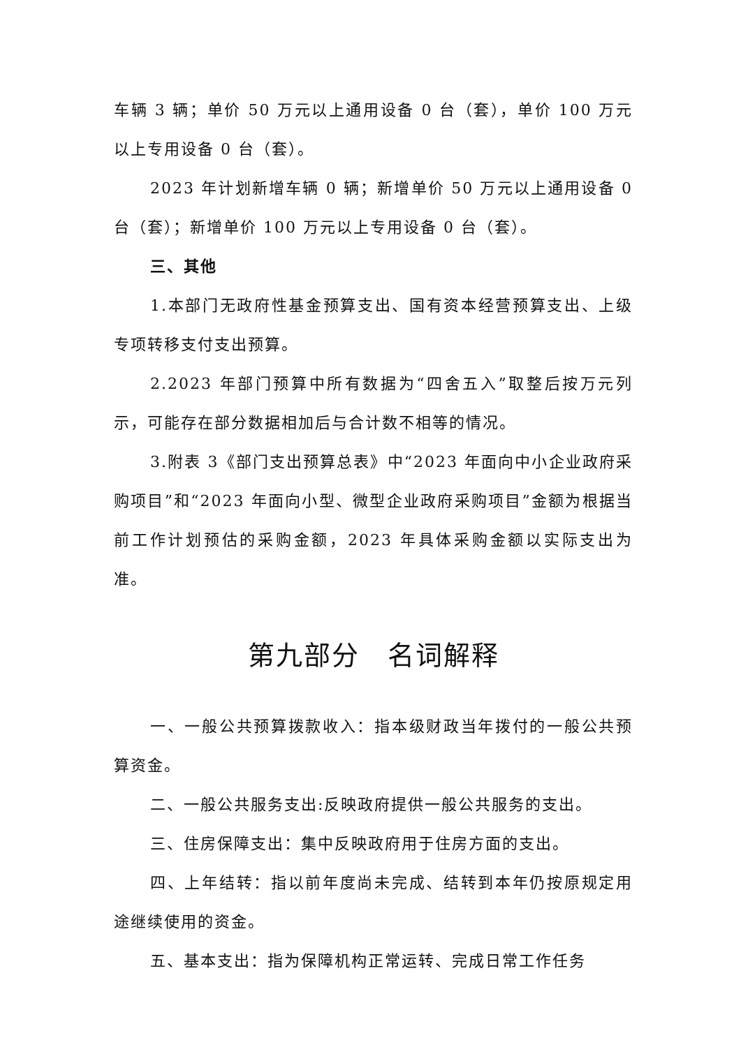车辆 3 辆；单价 50 万元以上通用设备 0 台（套），单价 100 万元以上专用设备 0 台（套）。
2023 年计划新增车辆 0 辆；新增单价 50 万元以上通用设备 0 台（套）；新增单价 100 万元以上专用设备 0 台（套）。
三、其他
1.本部门无政府性基金预算支出、国有资本经营预算支出、上级专项转移支付支出预算。
2.2023 年部门预算中所有数据为“四舍五入”取整后按万元列示，可能存在部分数据相加后与合计数不相等的情况。
3.附表 3《部门支出预算总表》中“2023 年面向中小企业政府采购项目”和“2023 年面向小型、微型企业政府采购项目”金额为根据当前工作计划预估的采购金额，2023 年具体采购金额以实际支出为准。
第九部分　名词解释
一、一般公共预算拨款收入：指本级财政当年拨付的一般公共预算资金。
二、一般公共服务支出:反映政府提供一般公共服务的支出。
三、住房保障支出：集中反映政府用于住房方面的支出。
四、上年结转：指以前年度尚未完成、结转到本年仍按原规定用途继续使用的资金。
五、基本支出：指为保障机构正常运转、完成日常工作任务